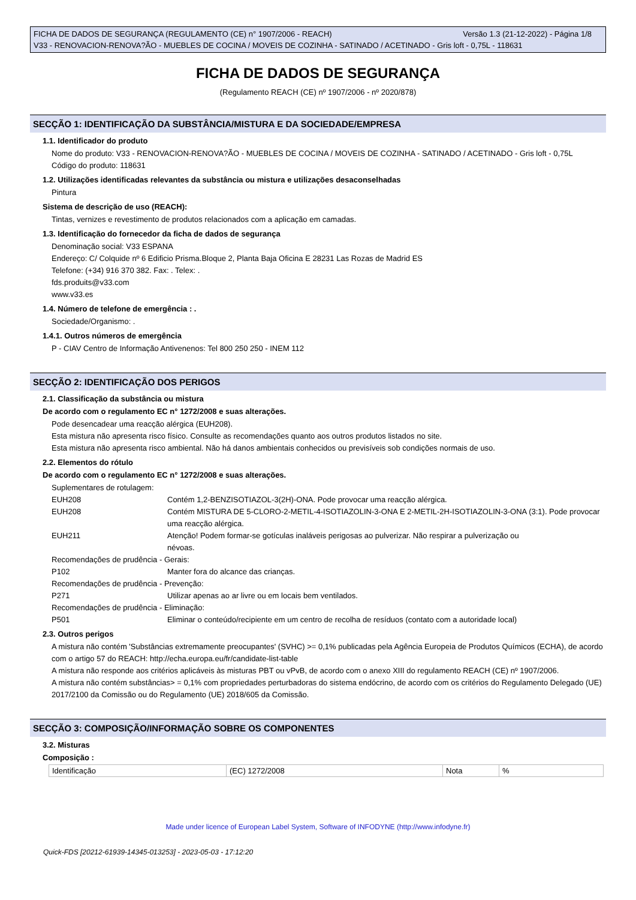Versão 1.3 (21-12-2022) - Página 1/8 FICHA DE DADOS DE SEGURANÇA (REGULAMENTO (CE) n° 1907/2006 - REACH)
V33 - RENOVACION-RENOVA?ÃO - MUEBLES DE COCINA / MOVEIS DE COZINHA - SATINADO / ACETINADO - Gris loft - 0,75L - 118631
FICHA DE DADOS DE SEGURANÇA
(Regulamento REACH (CE) nº 1907/2006 - nº 2020/878)
SECÇÃO 1: IDENTIFICAÇÃO DA SUBSTÂNCIA/MISTURA E DA SOCIEDADE/EMPRESA
1.1. Identificador do produto
Nome do produto: V33 - RENOVACION-RENOVA?ÃO - MUEBLES DE COCINA / MOVEIS DE COZINHA - SATINADO / ACETINADO - Gris loft - 0,75L
Código do produto: 118631
1.2. Utilizações identificadas relevantes da substância ou mistura e utilizações desaconselhadas
Pintura
Sistema de descrição de uso (REACH):
Tintas, vernizes e revestimento de produtos relacionados com a aplicação em camadas.
1.3. Identificação do fornecedor da ficha de dados de segurança
Denominação social: V33 ESPANA
Endereço: C/ Colquide nº 6 Edificio Prisma.Bloque 2, Planta Baja Oficina E 28231 Las Rozas de Madrid ES
Telefone: (+34) 916 370 382. Fax: . Telex: .
fds.produits@v33.com
www.v33.es
1.4. Número de telefone de emergência : .
Sociedade/Organismo: .
1.4.1. Outros números de emergência
P - CIAV Centro de Informação Antivenenos: Tel 800 250 250 - INEM 112
SECÇÃO 2: IDENTIFICAÇÃO DOS PERIGOS
2.1. Classificação da substância ou mistura
De acordo com o regulamento EC n° 1272/2008 e suas alterações.
Pode desencadear uma reacção alérgica (EUH208).
Esta mistura não apresenta risco físico. Consulte as recomendações quanto aos outros produtos listados no site.
Esta mistura não apresenta risco ambiental. Não há danos ambientais conhecidos ou previsíveis sob condições normais de uso.
2.2. Elementos do rótulo
De acordo com o regulamento EC n° 1272/2008 e suas alterações.
Suplementares de rotulagem:
EUH208 Contém 1,2-BENZISOTIAZOL-3(2H)-ONA. Pode provocar uma reacção alérgica.
EUH208 Contém MISTURA DE 5-CLORO-2-METIL-4-ISOTIAZOLIN-3-ONA E 2-METIL-2H-ISOTIAZOLIN-3-ONA (3:1). Pode provocar uma reacção alérgica.
EUH211 Atenção! Podem formar-se gotículas inaláveis perigosas ao pulverizar. Não respirar a pulverização ou névoas.
Recomendações de prudência - Gerais:
P102 Manter fora do alcance das crianças.
Recomendações de prudência - Prevenção:
P271 Utilizar apenas ao ar livre ou em locais bem ventilados.
Recomendações de prudência - Eliminação:
P501 Eliminar o conteúdo/recipiente em um centro de recolha de resíduos (contato com a autoridade local)
2.3. Outros perigos
A mistura não contém 'Substâncias extremamente preocupantes' (SVHC) >= 0,1% publicadas pela Agência Europeia de Produtos Químicos (ECHA), de acordo com o artigo 57 do REACH: http://echa.europa.eu/fr/candidate-list-table
A mistura não responde aos critérios aplicáveis às misturas PBT ou vPvB, de acordo com o anexo XIII do regulamento REACH (CE) nº 1907/2006.
A mistura não contém substâncias> = 0,1% com propriedades perturbadoras do sistema endócrino, de acordo com os critérios do Regulamento Delegado (UE) 2017/2100 da Comissão ou do Regulamento (UE) 2018/605 da Comissão.
SECÇÃO 3: COMPOSIÇÃO/INFORMAÇÃO SOBRE OS COMPONENTES
3.2. Misturas
Composição :
| Identificação | (EC) 1272/2008 | Nota | % |
Made under licence of European Label System, Software of INFODYNE (http://www.infodyne.fr)
Quick-FDS [20212-61939-14345-013253] - 2023-05-03 - 17:12:20